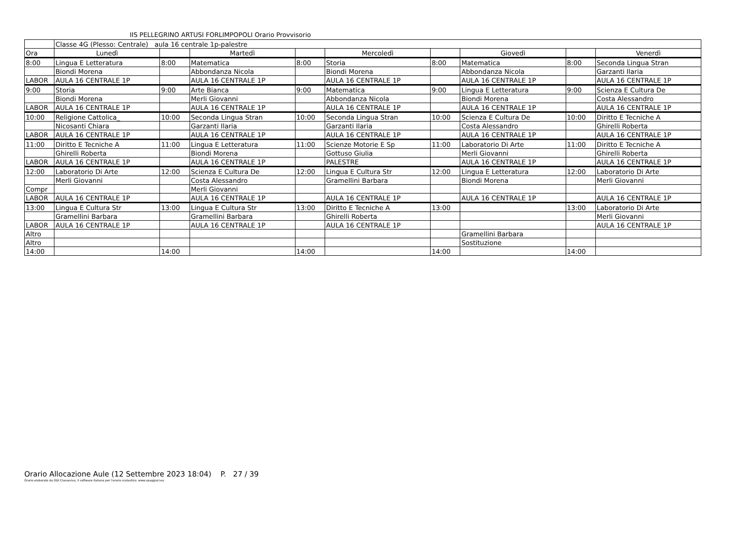IIS PELLEGRINO ARTUSI FORLIMPOPOLI Orario Provvisorio
| | Classe 4G (Plesso: Centrale) aula 16 centrale 1p-palestre | | | | | | | | |
| Ora | Lunedì | | Martedì | | Mercoledì | | Giovedì | | Venerdì |
| 8:00 | Lingua E Letteratura | 8:00 | Matematica | 8:00 | Storia | 8:00 | Matematica | 8:00 | Seconda Lingua Stran |
| | Biondi Morena | | Abbondanza Nicola | | Biondi Morena | | Abbondanza Nicola | | Garzanti Ilaria |
| LABOR | AULA 16 CENTRALE 1P | | AULA 16 CENTRALE 1P | | AULA 16 CENTRALE 1P | | AULA 16 CENTRALE 1P | | AULA 16 CENTRALE 1P |
| 9:00 | Storia | 9:00 | Arte Bianca | 9:00 | Matematica | 9:00 | Lingua E Letteratura | 9:00 | Scienza E Cultura De |
| | Biondi Morena | | Merli Giovanni | | Abbondanza Nicola | | Biondi Morena | | Costa Alessandro |
| LABOR | AULA 16 CENTRALE 1P | | AULA 16 CENTRALE 1P | | AULA 16 CENTRALE 1P | | AULA 16 CENTRALE 1P | | AULA 16 CENTRALE 1P |
| 10:00 | Religione Cattolica_ | 10:00 | Seconda Lingua Stran | 10:00 | Seconda Lingua Stran | 10:00 | Scienza E Cultura De | 10:00 | Diritto E Tecniche A |
| | Nicosanti Chiara | | Garzanti Ilaria | | Garzanti Ilaria | | Costa Alessandro | | Ghirelli Roberta |
| LABOR | AULA 16 CENTRALE 1P | | AULA 16 CENTRALE 1P | | AULA 16 CENTRALE 1P | | AULA 16 CENTRALE 1P | | AULA 16 CENTRALE 1P |
| 11:00 | Diritto E Tecniche A | 11:00 | Lingua E Letteratura | 11:00 | Scienze Motorie E Sp | 11:00 | Laboratorio Di Arte | 11:00 | Diritto E Tecniche A |
| | Ghirelli Roberta | | Biondi Morena | | Gottuso Giulia | | Merli Giovanni | | Ghirelli Roberta |
| LABOR | AULA 16 CENTRALE 1P | | AULA 16 CENTRALE 1P | | PALESTRE | | AULA 16 CENTRALE 1P | | AULA 16 CENTRALE 1P |
| 12:00 | Laboratorio Di Arte | 12:00 | Scienza E Cultura De | 12:00 | Lingua E Cultura Str | 12:00 | Lingua E Letteratura | 12:00 | Laboratorio Di Arte |
| | Merli Giovanni | | Costa Alessandro | | Gramellini Barbara | | Biondi Morena | | Merli Giovanni |
| Compr | | | Merli Giovanni | | | | | | |
| LABOR | AULA 16 CENTRALE 1P | | AULA 16 CENTRALE 1P | | AULA 16 CENTRALE 1P | | AULA 16 CENTRALE 1P | | AULA 16 CENTRALE 1P |
| 13:00 | Lingua E Cultura Str | 13:00 | Lingua E Cultura Str | 13:00 | Diritto E Tecniche A | 13:00 | | 13:00 | Laboratorio Di Arte |
| | Gramellini Barbara | | Gramellini Barbara | | Ghirelli Roberta | | | | Merli Giovanni |
| LABOR | AULA 16 CENTRALE 1P | | AULA 16 CENTRALE 1P | | AULA 16 CENTRALE 1P | | | | AULA 16 CENTRALE 1P |
| Altro | | | | | | | Gramellini Barbara | | |
| Altro | | | | | | | Sostituzione | | |
| 14:00 | | 14:00 | | 14:00 | | 14:00 | | 14:00 | |
Orario Allocazione Aule (12 Settembre 2023 18:04) P. 27 / 39
Orario elaborato da ODI Classeviva, il software italiano per l'orario scolastico. www.spaggiari.eu